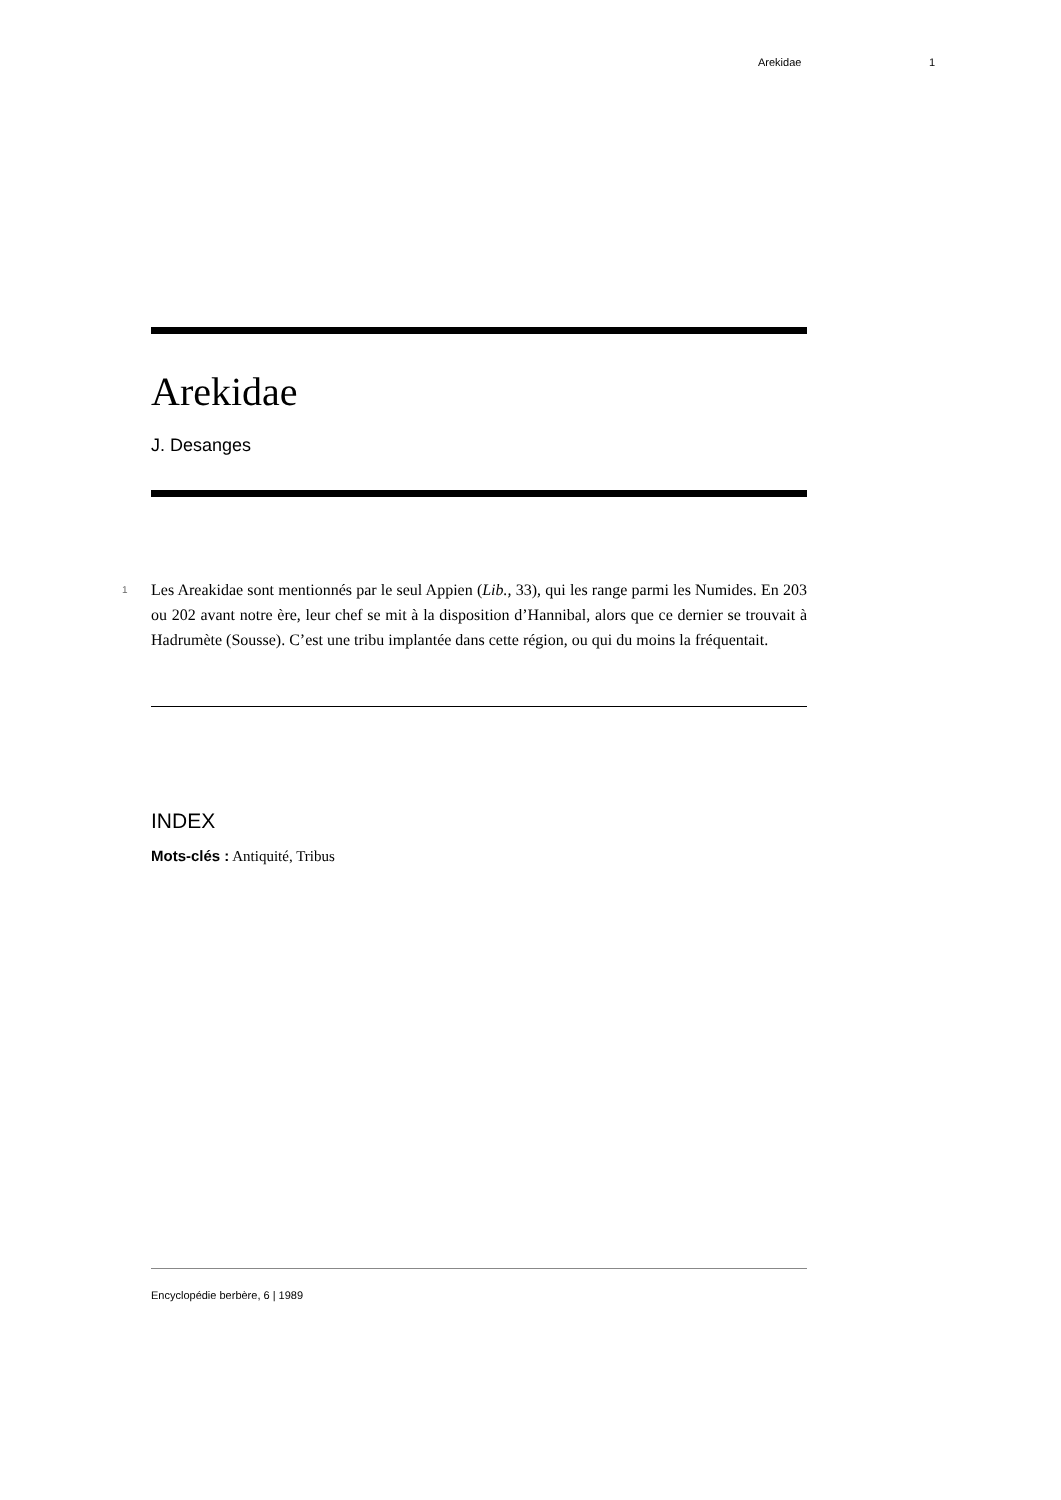Arekidae 1
Arekidae
J. Desanges
1 Les Areakidae sont mentionnés par le seul Appien (Lib., 33), qui les range parmi les Numides. En 203 ou 202 avant notre ère, leur chef se mit à la disposition d’Hannibal, alors que ce dernier se trouvait à Hadrumète (Sousse). C’est une tribu implantée dans cette région, ou qui du moins la fréquentait.
INDEX
Mots-clés : Antiquité, Tribus
Encyclopédie berbère, 6 | 1989